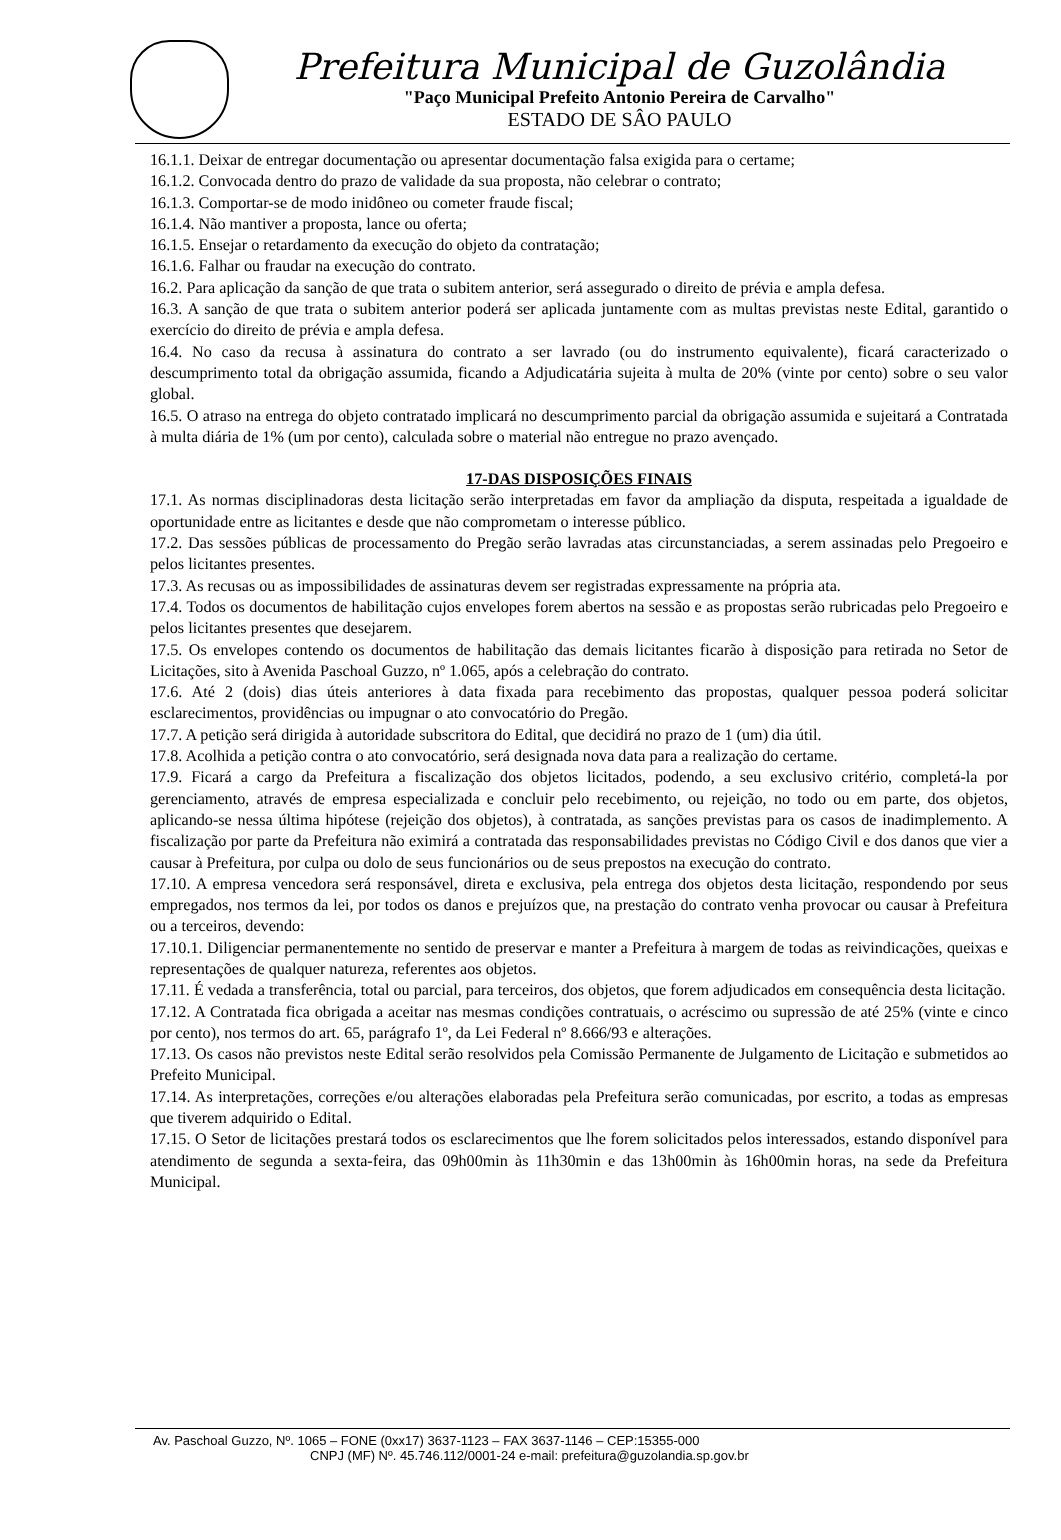Prefeitura Municipal de Guzolândia
"Paço Municipal Prefeito Antonio Pereira de Carvalho"
ESTADO DE SÂO PAULO
16.1.1. Deixar de entregar documentação ou apresentar documentação falsa exigida para o certame;
16.1.2. Convocada dentro do prazo de validade da sua proposta, não celebrar o contrato;
16.1.3. Comportar-se de modo inidôneo ou cometer fraude fiscal;
16.1.4. Não mantiver a proposta, lance ou oferta;
16.1.5. Ensejar o retardamento da execução do objeto da contratação;
16.1.6. Falhar ou fraudar na execução do contrato.
16.2. Para aplicação da sanção de que trata o subitem anterior, será assegurado o direito de prévia e ampla defesa.
16.3. A sanção de que trata o subitem anterior poderá ser aplicada juntamente com as multas previstas neste Edital, garantido o exercício do direito de prévia e ampla defesa.
16.4. No caso da recusa à assinatura do contrato a ser lavrado (ou do instrumento equivalente), ficará caracterizado o descumprimento total da obrigação assumida, ficando a Adjudicatária sujeita à multa de 20% (vinte por cento) sobre o seu valor global.
16.5. O atraso na entrega do objeto contratado implicará no descumprimento parcial da obrigação assumida e sujeitará a Contratada à multa diária de 1% (um por cento), calculada sobre o material não entregue no prazo avençado.
17-DAS DISPOSIÇÕES FINAIS
17.1. As normas disciplinadoras desta licitação serão interpretadas em favor da ampliação da disputa, respeitada a igualdade de oportunidade entre as licitantes e desde que não comprometam o interesse público.
17.2. Das sessões públicas de processamento do Pregão serão lavradas atas circunstanciadas, a serem assinadas pelo Pregoeiro e pelos licitantes presentes.
17.3. As recusas ou as impossibilidades de assinaturas devem ser registradas expressamente na própria ata.
17.4. Todos os documentos de habilitação cujos envelopes forem abertos na sessão e as propostas serão rubricadas pelo Pregoeiro e pelos licitantes presentes que desejarem.
17.5. Os envelopes contendo os documentos de habilitação das demais licitantes ficarão à disposição para retirada no Setor de Licitações, sito à Avenida Paschoal Guzzo, nº 1.065, após a celebração do contrato.
17.6. Até 2 (dois) dias úteis anteriores à data fixada para recebimento das propostas, qualquer pessoa poderá solicitar esclarecimentos, providências ou impugnar o ato convocatório do Pregão.
17.7. A petição será dirigida à autoridade subscritora do Edital, que decidirá no prazo de 1 (um) dia útil.
17.8. Acolhida a petição contra o ato convocatório, será designada nova data para a realização do certame.
17.9. Ficará a cargo da Prefeitura a fiscalização dos objetos licitados, podendo, a seu exclusivo critério, completá-la por gerenciamento, através de empresa especializada e concluir pelo recebimento, ou rejeição, no todo ou em parte, dos objetos, aplicando-se nessa última hipótese (rejeição dos objetos), à contratada, as sanções previstas para os casos de inadimplemento. A fiscalização por parte da Prefeitura não eximirá a contratada das responsabilidades previstas no Código Civil e dos danos que vier a causar à Prefeitura, por culpa ou dolo de seus funcionários ou de seus prepostos na execução do contrato.
17.10. A empresa vencedora será responsável, direta e exclusiva, pela entrega dos objetos desta licitação, respondendo por seus empregados, nos termos da lei, por todos os danos e prejuízos que, na prestação do contrato venha provocar ou causar à Prefeitura ou a terceiros, devendo:
17.10.1. Diligenciar permanentemente no sentido de preservar e manter a Prefeitura à margem de todas as reivindicações, queixas e representações de qualquer natureza, referentes aos objetos.
17.11. É vedada a transferência, total ou parcial, para terceiros, dos objetos, que forem adjudicados em consequência desta licitação.
17.12. A Contratada fica obrigada a aceitar nas mesmas condições contratuais, o acréscimo ou supressão de até 25% (vinte e cinco por cento), nos termos do art. 65, parágrafo 1º, da Lei Federal nº 8.666/93 e alterações.
17.13. Os casos não previstos neste Edital serão resolvidos pela Comissão Permanente de Julgamento de Licitação e submetidos ao Prefeito Municipal.
17.14. As interpretações, correções e/ou alterações elaboradas pela Prefeitura serão comunicadas, por escrito, a todas as empresas que tiverem adquirido o Edital.
17.15. O Setor de licitações prestará todos os esclarecimentos que lhe forem solicitados pelos interessados, estando disponível para atendimento de segunda a sexta-feira, das 09h00min às 11h30min e das 13h00min às 16h00min horas, na sede da Prefeitura Municipal.
Av. Paschoal Guzzo, Nº. 1065 – FONE (0xx17) 3637-1123 – FAX 3637-1146 – CEP:15355-000
CNPJ (MF) Nº. 45.746.112/0001-24 e-mail: prefeitura@guzolandia.sp.gov.br